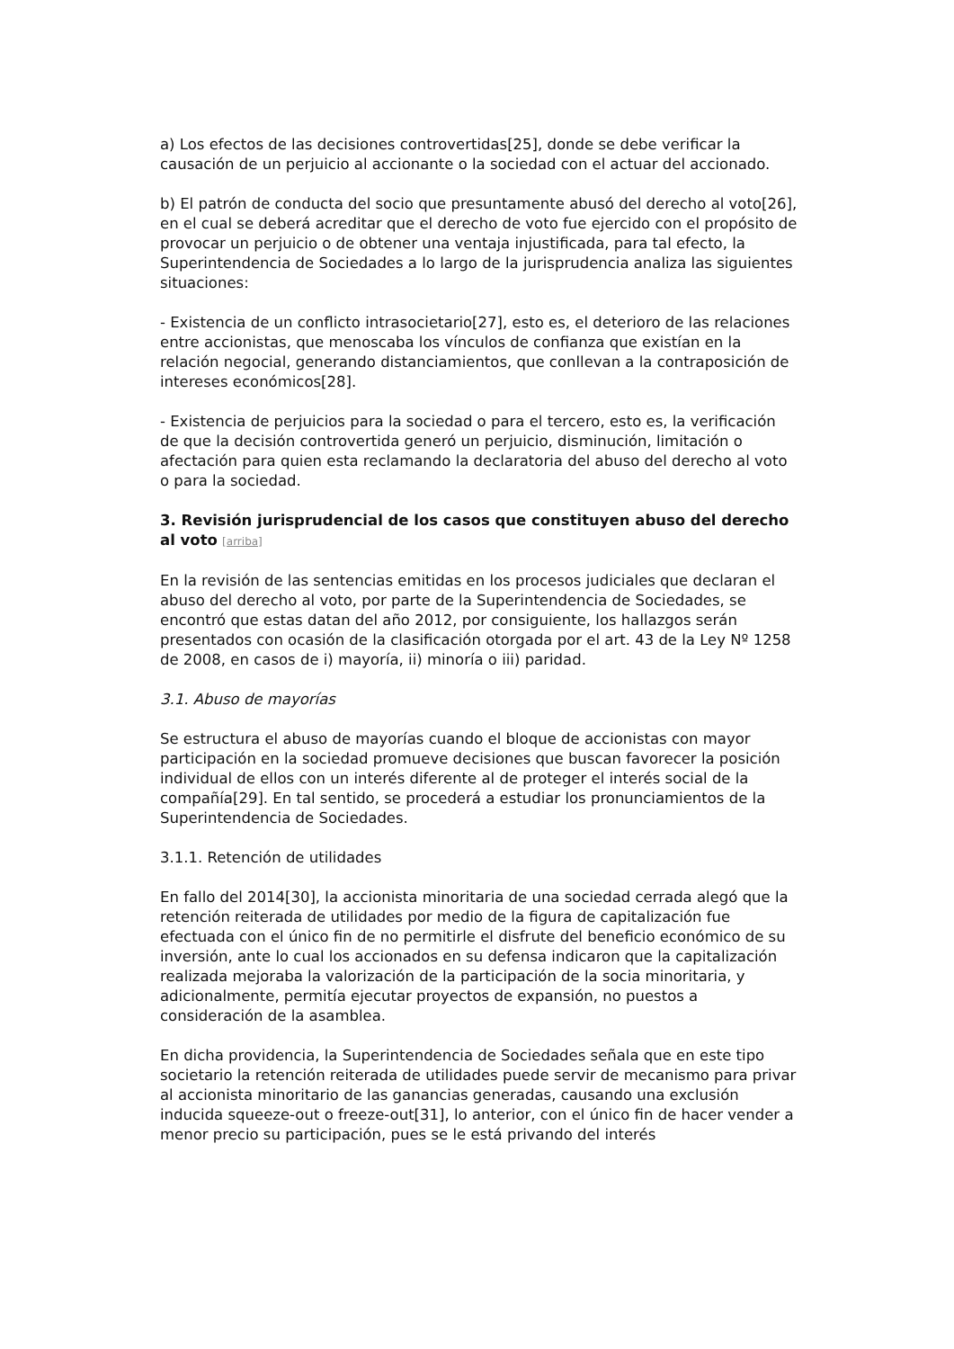a) Los efectos de las decisiones controvertidas[25], donde se debe verificar la causación de un perjuicio al accionante o la sociedad con el actuar del accionado.
b) El patrón de conducta del socio que presuntamente abusó del derecho al voto[26], en el cual se deberá acreditar que el derecho de voto fue ejercido con el propósito de provocar un perjuicio o de obtener una ventaja injustificada, para tal efecto, la Superintendencia de Sociedades a lo largo de la jurisprudencia analiza las siguientes situaciones:
- Existencia de un conflicto intrasocietario[27], esto es, el deterioro de las relaciones entre accionistas, que menoscaba los vínculos de confianza que existían en la relación negocial, generando distanciamientos, que conllevan a la contraposición de intereses económicos[28].
- Existencia de perjuicios para la sociedad o para el tercero, esto es, la verificación de que la decisión controvertida generó un perjuicio, disminución, limitación o afectación para quien esta reclamando la declaratoria del abuso del derecho al voto o para la sociedad.
3. Revisión jurisprudencial de los casos que constituyen abuso del derecho al voto [arriba]
En la revisión de las sentencias emitidas en los procesos judiciales que declaran el abuso del derecho al voto, por parte de la Superintendencia de Sociedades, se encontró que estas datan del año 2012, por consiguiente, los hallazgos serán presentados con ocasión de la clasificación otorgada por el art. 43 de la Ley Nº 1258 de 2008, en casos de i) mayoría, ii) minoría o iii) paridad.
3.1. Abuso de mayorías
Se estructura el abuso de mayorías cuando el bloque de accionistas con mayor participación en la sociedad promueve decisiones que buscan favorecer la posición individual de ellos con un interés diferente al de proteger el interés social de la compañía[29]. En tal sentido, se procederá a estudiar los pronunciamientos de la Superintendencia de Sociedades.
3.1.1. Retención de utilidades
En fallo del 2014[30], la accionista minoritaria de una sociedad cerrada alegó que la retención reiterada de utilidades por medio de la figura de capitalización fue efectuada con el único fin de no permitirle el disfrute del beneficio económico de su inversión, ante lo cual los accionados en su defensa indicaron que la capitalización realizada mejoraba la valorización de la participación de la socia minoritaria, y adicionalmente, permitía ejecutar proyectos de expansión, no puestos a consideración de la asamblea.
En dicha providencia, la Superintendencia de Sociedades señala que en este tipo societario la retención reiterada de utilidades puede servir de mecanismo para privar al accionista minoritario de las ganancias generadas, causando una exclusión inducida squeeze-out o freeze-out[31], lo anterior, con el único fin de hacer vender a menor precio su participación, pues se le está privando del interés